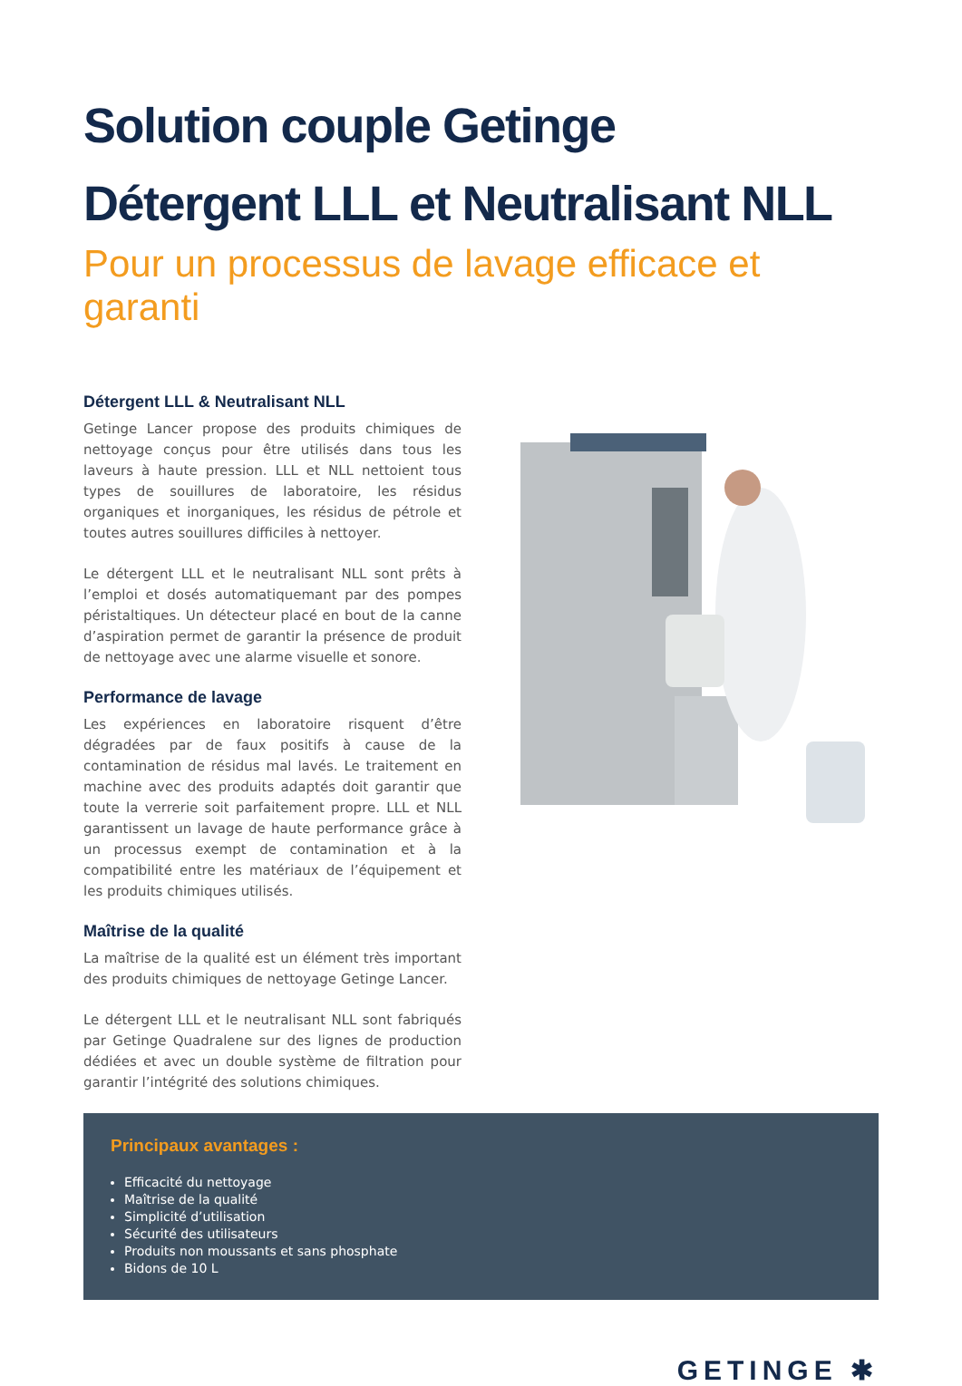Solution couple Getinge
Détergent LLL et Neutralisant NLL
Pour un processus de lavage efficace et garanti
Détergent LLL & Neutralisant NLL
Getinge Lancer propose des produits chimiques de nettoyage conçus pour être utilisés dans tous les laveurs à haute pression. LLL et NLL nettoient tous types de souillures de laboratoire, les résidus organiques et inorganiques, les résidus de pétrole et toutes autres souillures difficiles à nettoyer.
Le détergent LLL et le neutralisant NLL sont prêts à l’emploi et dosés automatiquemant par des pompes péristaltiques. Un détecteur placé en bout de la canne d’aspiration permet de garantir la présence de produit de nettoyage avec une alarme visuelle et sonore.
Performance de lavage
Les expériences en laboratoire risquent d’être dégradées par de faux positifs à cause de la contamination de résidus mal lavés. Le traitement en machine avec des produits adaptés doit garantir que toute la verrerie soit parfaitement propre. LLL et NLL garantissent un lavage de haute performance grâce à un processus exempt de contamination et à la compatibilité entre les matériaux de l’équipement et les produits chimiques utilisés.
Maîtrise de la qualité
La maîtrise de la qualité est un élément très important des produits chimiques de nettoyage Getinge Lancer.
Le détergent LLL et le neutralisant NLL sont fabriqués par Getinge Quadralene sur des lignes de production dédiées et avec un double système de filtration pour garantir l’intégrité des solutions chimiques.
Principaux avantages :
Efficacité du nettoyage
Maîtrise de la qualité
Simplicité d’utilisation
Sécurité des utilisateurs
Produits non moussants et sans phosphate
Bidons de 10 L
GETINGE ✱